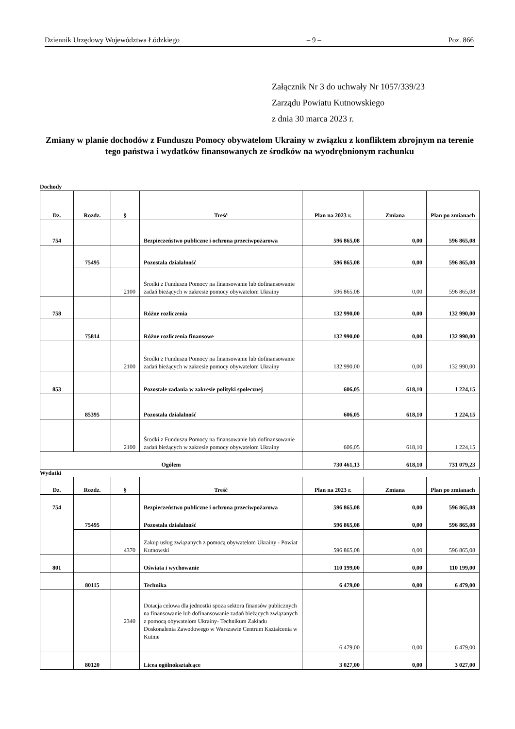Dziennik Urzędowy Województwa Łódzkiego – 9 – Poz. 866
Załącznik Nr 3 do uchwały Nr 1057/339/23
Zarządu Powiatu Kutnowskiego
z dnia 30 marca 2023 r.
Zmiany w planie dochodów z Funduszu Pomocy obywatelom Ukrainy w związku z konfliktem zbrojnym na terenie tego państwa i wydatków finansowanych ze środków na wyodrębnionym rachunku
Dochody
| Dz. | Rozdz. | § | Treść | Plan na 2023 r. | Zmiana | Plan po zmianach |
| --- | --- | --- | --- | --- | --- | --- |
| 754 | | | Bezpieczeństwo publiczne i ochrona przeciwpożarowa | 596 865,08 | 0,00 | 596 865,08 |
| | 75495 | | Pozostała działalność | 596 865,08 | 0,00 | 596 865,08 |
| | | 2100 | Środki z Funduszu Pomocy na finansowanie lub dofinansowanie zadań bieżących w zakresie pomocy obywatelom Ukrainy | 596 865,08 | 0,00 | 596 865,08 |
| 758 | | | Różne rozliczenia | 132 990,00 | 0,00 | 132 990,00 |
| | 75814 | | Różne rozliczenia finansowe | 132 990,00 | 0,00 | 132 990,00 |
| | | 2100 | Środki z Funduszu Pomocy na finansowanie lub dofinansowanie zadań bieżących w zakresie pomocy obywatelom Ukrainy | 132 990,00 | 0,00 | 132 990,00 |
| 853 | | | Pozostałe zadania w zakresie polityki społecznej | 606,05 | 618,10 | 1 224,15 |
| | 85395 | | Pozostała działalność | 606,05 | 618,10 | 1 224,15 |
| | | 2100 | Środki z Funduszu Pomocy na finansowanie lub dofinansowanie zadań bieżących w zakresie pomocy obywatelom Ukrainy | 606,05 | 618,10 | 1 224,15 |
| Ogółem | | | | 730 461,13 | 618,10 | 731 079,23 |
Wydatki
| Dz. | Rozdz. | § | Treść | Plan na 2023 r. | Zmiana | Plan po zmianach |
| --- | --- | --- | --- | --- | --- | --- |
| 754 | | | Bezpieczeństwo publiczne i ochrona przeciwpożarowa | 596 865,08 | 0,00 | 596 865,08 |
| | 75495 | | Pozostała działalność | 596 865,08 | 0,00 | 596 865,08 |
| | | 4370 | Zakup usług związanych z pomocą obywatelom Ukrainy - Powiat Kutnowski | 596 865,08 | 0,00 | 596 865,08 |
| 801 | | | Oświata i wychowanie | 110 199,00 | 0,00 | 110 199,00 |
| | 80115 | | Technika | 6 479,00 | 0,00 | 6 479,00 |
| | | 2340 | Dotacja celowa dla jednostki spoza sektora finansów publicznych na finansowanie lub dofinansowanie zadań bieżących związanych z pomocą obywatelom Ukrainy- Technikum Zakładu Doskonalenia Zawodowego w Warszawie Centrum Kształcenia w Kutnie | 6 479,00 | 0,00 | 6 479,00 |
| | 80120 | | Licea ogólnokształcące | 3 027,00 | 0,00 | 3 027,00 |